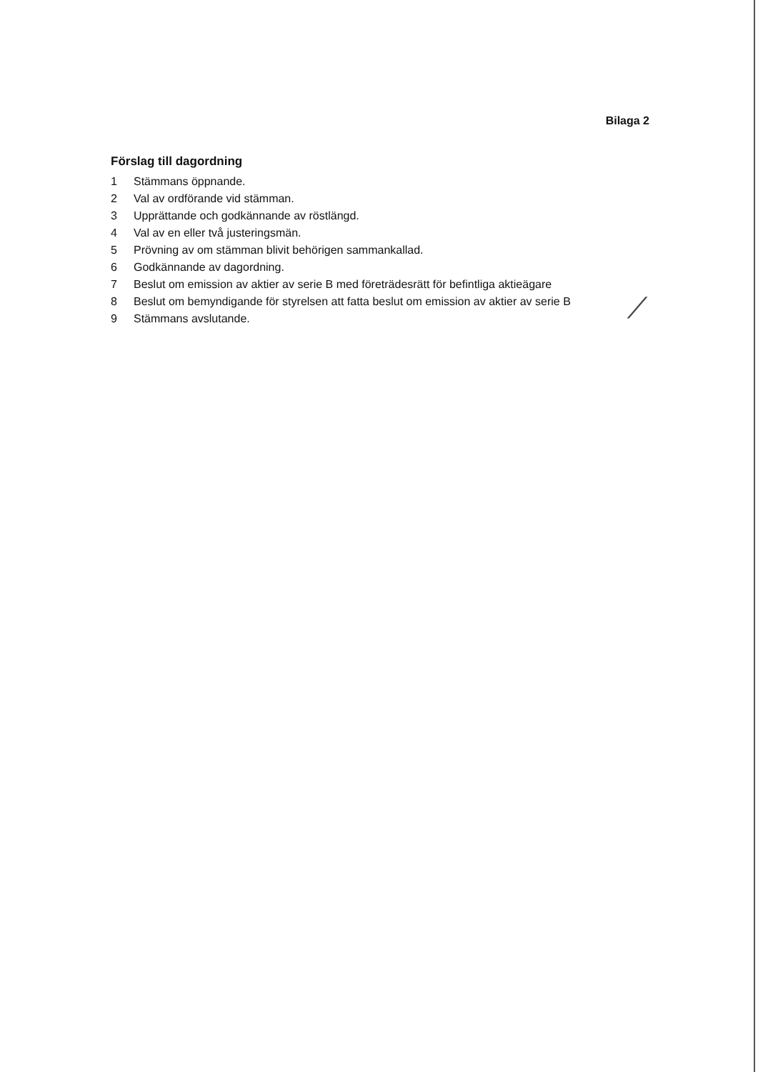Bilaga 2
Förslag till dagordning
1 Stämmans öppnande.
2 Val av ordförande vid stämman.
3 Upprättande och godkännande av röstlängd.
4 Val av en eller två justeringsmän.
5 Prövning av om stämman blivit behörigen sammankallad.
6 Godkännande av dagordning.
7 Beslut om emission av aktier av serie B med företrädesrätt för befintliga aktieägare
8 Beslut om bemyndigande för styrelsen att fatta beslut om emission av aktier av serie B
9 Stämmans avslutande.
⁄